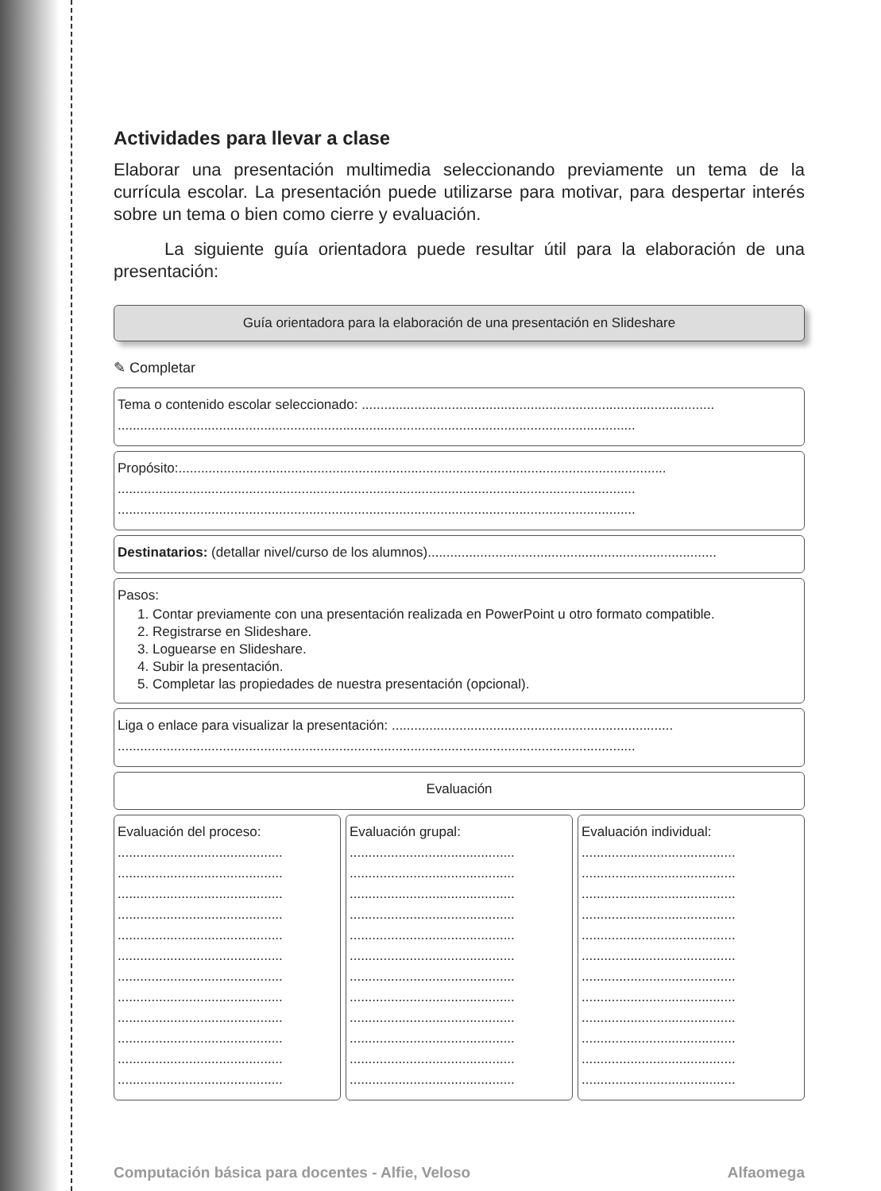Actividades para llevar a clase
Elaborar una presentación multimedia seleccionando previamente un tema de la currícula escolar. La presentación puede utilizarse para motivar, para despertar interés sobre un tema o bien como cierre y evaluación.
La siguiente guía orientadora puede resultar útil para la elaboración de una presentación:
Guía orientadora para la elaboración de una presentación en Slideshare
✎ Completar
Tema o contenido escolar seleccionado: ..............................................................................................
..........................................................................................................................................
Propósito:..................................................................................................................................
..........................................................................................................................................
..........................................................................................................................................
Destinatarios: (detallar nivel/curso de los alumnos).............................................................................
Pasos:
1. Contar previamente con una presentación realizada en PowerPoint u otro formato compatible.
2. Registrarse en Slideshare.
3. Loguearse en Slideshare.
4. Subir la presentación.
5. Completar las propiedades de nuestra presentación (opcional).
Liga o enlace para visualizar la presentación: ...........................................................................
..........................................................................................................................................
Evaluación
Evaluación del proceso:
............................................
............................................
............................................
............................................
............................................
............................................
............................................
............................................
............................................
............................................
............................................
............................................
Evaluación grupal:
............................................
............................................
............................................
............................................
............................................
............................................
............................................
............................................
............................................
............................................
............................................
............................................
Evaluación individual:
.........................................
.........................................
.........................................
.........................................
.........................................
.........................................
.........................................
.........................................
.........................................
.........................................
.........................................
.........................................
Computación básica para docentes - Alfie, Veloso Alfaomega